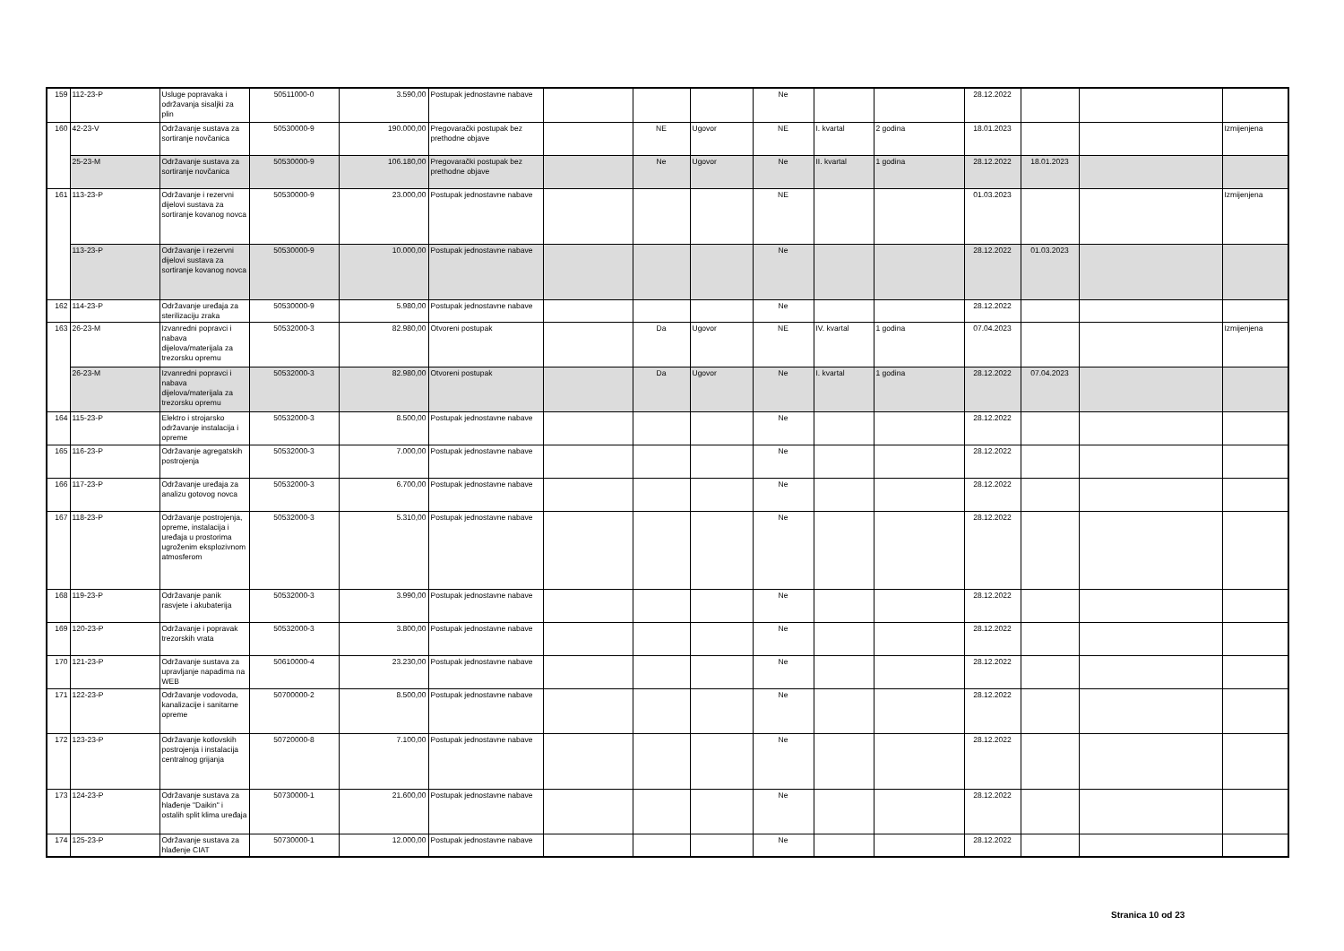| 159 | 112-23-P | Usluge popravaka i održavanja sisaljki za plin | 50511000-0 | 3.590,00 | Postupak jednostavne nabave | | | | Ne | | | 28.12.2022 | | | |
| 160 | 42-23-V | Održavanje sustava za sortiranje novčanica | 50530000-9 | 190.000,00 | Pregovarački postupak bez prethodne objave | | NE | Ugovor | NE | I. kvartal | 2 godina | 18.01.2023 | | | Izmijenjena |
| | 25-23-M | Održavanje sustava za sortiranje novčanica | 50530000-9 | 106.180,00 | Pregovarački postupak bez prethodne objave | | Ne | Ugovor | Ne | II. kvartal | 1 godina | 28.12.2022 | 18.01.2023 | | |
| 161 | 113-23-P | Održavanje i rezervni dijelovi sustava za sortiranje kovanog novca | 50530000-9 | 23.000,00 | Postupak jednostavne nabave | | | | NE | | | 01.03.2023 | | | Izmijenjena |
| | 113-23-P | Održavanje i rezervni dijelovi sustava za sortiranje kovanog novca | 50530000-9 | 10.000,00 | Postupak jednostavne nabave | | | | Ne | | | 28.12.2022 | 01.03.2023 | | |
| 162 | 114-23-P | Održavanje uređaja za sterilizaciju zraka | 50530000-9 | 5.980,00 | Postupak jednostavne nabave | | | | Ne | | | 28.12.2022 | | | |
| 163 | 26-23-M | Izvanredni popravci i nabava dijelova/materijala za trezorsku opremu | 50532000-3 | 82.980,00 | Otvoreni postupak | | Da | Ugovor | NE | IV. kvartal | 1 godina | 07.04.2023 | | | Izmijenjena |
| | 26-23-M | Izvanredni popravci i nabava dijelova/materijala za trezorsku opremu | 50532000-3 | 82.980,00 | Otvoreni postupak | | Da | Ugovor | Ne | I. kvartal | 1 godina | 28.12.2022 | 07.04.2023 | | |
| 164 | 115-23-P | Elektro i strojarsko održavanje instalacija i opreme | 50532000-3 | 8.500,00 | Postupak jednostavne nabave | | | | Ne | | | 28.12.2022 | | | |
| 165 | 116-23-P | Održavanje agregatskih postrojenja | 50532000-3 | 7.000,00 | Postupak jednostavne nabave | | | | Ne | | | 28.12.2022 | | | |
| 166 | 117-23-P | Održavanje uređaja za analizu gotovog novca | 50532000-3 | 6.700,00 | Postupak jednostavne nabave | | | | Ne | | | 28.12.2022 | | | |
| 167 | 118-23-P | Održavanje postrojenja, opreme, instalacija i uređaja u prostorima ugroženim eksplozivnom atmosferom | 50532000-3 | 5.310,00 | Postupak jednostavne nabave | | | | Ne | | | 28.12.2022 | | | |
| 168 | 119-23-P | Održavanje panik rasvjete i akubaterija | 50532000-3 | 3.990,00 | Postupak jednostavne nabave | | | | Ne | | | 28.12.2022 | | | |
| 169 | 120-23-P | Održavanje i popravak trezorskih vrata | 50532000-3 | 3.800,00 | Postupak jednostavne nabave | | | | Ne | | | 28.12.2022 | | | |
| 170 | 121-23-P | Održavanje sustava za upravljanje napadima na WEB | 50610000-4 | 23.230,00 | Postupak jednostavne nabave | | | | Ne | | | 28.12.2022 | | | |
| 171 | 122-23-P | Održavanje vodovoda, kanalizacije i sanitarne opreme | 50700000-2 | 8.500,00 | Postupak jednostavne nabave | | | | Ne | | | 28.12.2022 | | | |
| 172 | 123-23-P | Održavanje kotlovskih postrojenja i instalacija centralnog grijanja | 50720000-8 | 7.100,00 | Postupak jednostavne nabave | | | | Ne | | | 28.12.2022 | | | |
| 173 | 124-23-P | Održavanje sustava za hlađenje "Daikin" i ostalih split klima uređaja | 50730000-1 | 21.600,00 | Postupak jednostavne nabave | | | | Ne | | | 28.12.2022 | | | |
| 174 | 125-23-P | Održavanje sustava za hlađenje CIAT | 50730000-1 | 12.000,00 | Postupak jednostavne nabave | | | | Ne | | | 28.12.2022 | | | |
Stranica 10 od 23